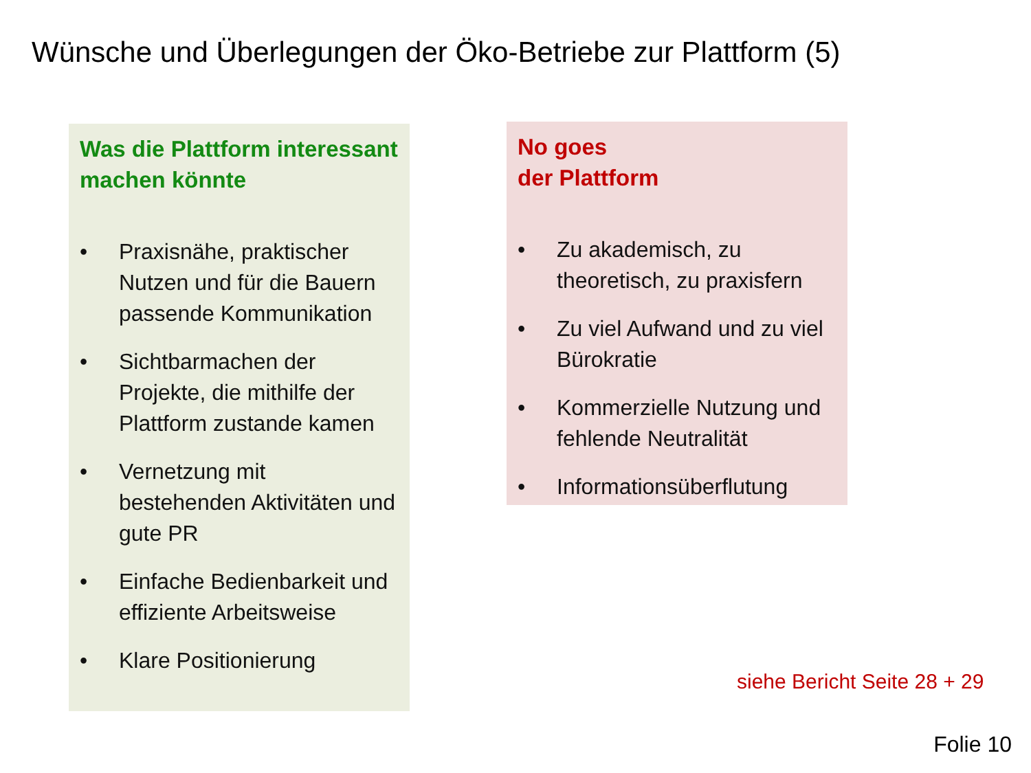Wünsche und Überlegungen der Öko-Betriebe zur Plattform (5)
Was die Plattform interessant
machen könnte
• Praxisnähe, praktischer Nutzen und für die Bauern passende Kommunikation
• Sichtbarmachen der Projekte, die mithilfe der Plattform zustande kamen
• Vernetzung mit bestehenden Aktivitäten und gute PR
• Einfache Bedienbarkeit und effiziente Arbeitsweise
• Klare Positionierung
No goes
der Plattform
• Zu akademisch, zu theoretisch, zu praxisfern
• Zu viel Aufwand und zu viel Bürokratie
• Kommerzielle Nutzung und fehlende Neutralität
• Informationsüberflutung
siehe Bericht Seite 28 + 29
Folie 10